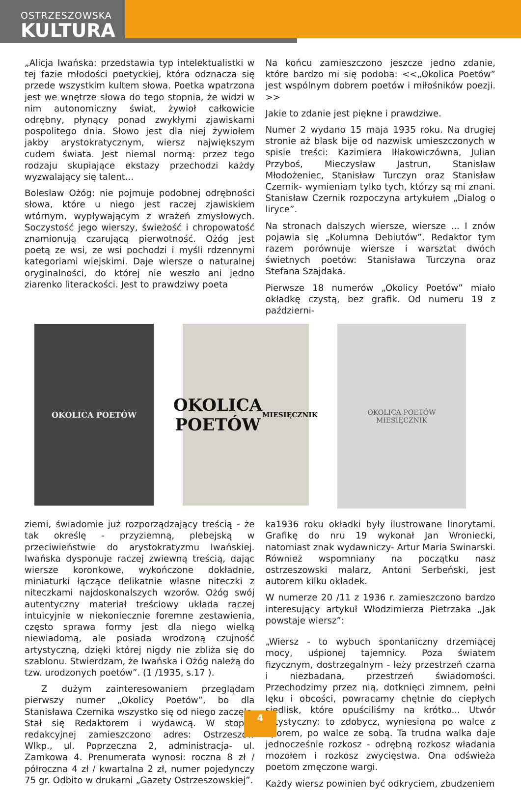OSTRZESZOWSKA
KULTURA
„Alicja Iwańska: przedstawia typ intelektualistki w tej fazie młodości poetyckiej, która odznacza się przede wszystkim kultem słowa. Poetka wpatrzona jest we wnętrze słowa do tego stopnia, że widzi w nim autonomiczny świat, żywioł całkowicie odrębny, płynący ponad zwykłymi zjawiskami pospolitego dnia. Słowo jest dla niej żywiołem jakby arystokratycznym, wiersz największym cudem świata. Jest niemal normą: przez tego rodzaju skupiające ekstazy przechodzi każdy wyzwalający się talent...
Bolesław Ożóg: nie pojmuje podobnej odrębności słowa, które u niego jest raczej zjawiskiem wtórnym, wypływającym z wrażeń zmysłowych. Soczystość jego wierszy, świeżość i chropowatość znamionują czarującą pierwotność. Ożóg jest poetą ze wsi, ze wsi pochodzi i myśli rdzennymi kategoriami wiejskimi. Daje wiersze o naturalnej oryginalności, do której nie weszło ani jedno ziarenko literackości. Jest to prawdziwy poeta
Na końcu zamieszczono jeszcze jedno zdanie, które bardzo mi się podoba: <<„Okolica Poetów” jest wspólnym dobrem poetów i miłośników poezji. >>
Jakie to zdanie jest piękne i prawdziwe.
Numer 2 wydano 15 maja 1935 roku. Na drugiej stronie aż blask bije od nazwisk umieszczonych w spisie treści: Kazimiera Iłłakowiczówna, Julian Przyboś, Mieczysław Jastrun, Stanisław Młodożeniec, Stanisław Turczyn oraz Stanisław Czernik- wymieniam tylko tych, którzy są mi znani. Stanisław Czernik rozpoczyna artykułem „Dialog o liryce”.
Na stronach dalszych wiersze, wiersze ... I znów pojawia się „Kolumna Debiutów”. Redaktor tym razem porównuje wiersze i warsztat dwóch świetnych poetów: Stanisława Turczyna oraz Stefana Szajdaka.
Pierwsze 18 numerów „Okolicy Poetów” miało okładkę czystą, bez grafik. Od numeru 19 z październi-
OKOLICA POETÓW
OKOLICA
POETÓW
MIESIĘCZNIK
OKOLICA POETÓW
MIESIĘCZNIK
ziemi, świadomie już rozporządzający treścią - że tak określę - przyziemną, plebejską w przeciwieństwie do arystokratyzmu Iwańskiej. Iwańska dysponuje raczej zwiewną treścią, dając wiersze koronkowe, wykończone dokładnie, miniaturki łączące delikatnie własne niteczki z niteczkami najdoskonalszych wzorów. Ożóg swój autentyczny materiał treściowy układa raczej intuicyjnie w niekoniecznie foremne zestawienia, często sprawa formy jest dla niego wielką niewiadomą, ale posiada wrodzoną czujność artystyczną, dzięki której nigdy nie zbliża się do szablonu. Stwierdzam, że Iwańska i Ożóg należą do tzw. urodzonych poetów”. (1 /1935, s.17 ).
Z dużym zainteresowaniem przeglądam pierwszy numer „Okolicy Poetów”, bo dla Stanisława Czernika wszystko się od niego zaczęło. Stał się Redaktorem i wydawcą. W stopce redakcyjnej zamieszczono adres: Ostrzeszów Wlkp., ul. Poprzeczna 2, administracja- ul. Zamkowa 4. Prenumerata wynosi: roczna 8 zł / półroczna 4 zł / kwartalna 2 zł, numer pojedynczy 75 gr. Odbito w drukarni „Gazety Ostrzeszowskiej”.
ka1936 roku okładki były ilustrowane linorytami. Grafikę do nru 19 wykonał Jan Wroniecki, natomiast znak wydawniczy- Artur Maria Swinarski. Również wspomniany na początku nasz ostrzeszowski malarz, Antoni Serbeński, jest autorem kilku okładek.
W numerze 20 /11 z 1936 r. zamieszczono bardzo interesujący artykuł Włodzimierza Pietrzaka „Jak powstaje wiersz”:
„Wiersz - to wybuch spontaniczny drzemiącej mocy, uśpionej tajemnicy. Poza światem fizycznym, dostrzegalnym - leży przestrzeń czarna i niezbadana, przestrzeń świadomości. Przechodzimy przez nią, dotknięci zimnem, pełni lęku i obcości, powracamy chętnie do ciepłych siedlisk, które opuściliśmy na krótko... Utwór artystyczny: to zdobycz, wyniesiona po walce z oporem, po walce ze sobą. Ta trudna walka daje jednocześnie rozkosz - odrębną rozkosz władania mozołem i rozkosz zwycięstwa. Ona odświeża poetom zmęczone wargi.
Każdy wiersz powinien być odkryciem, zbudzeniem
4